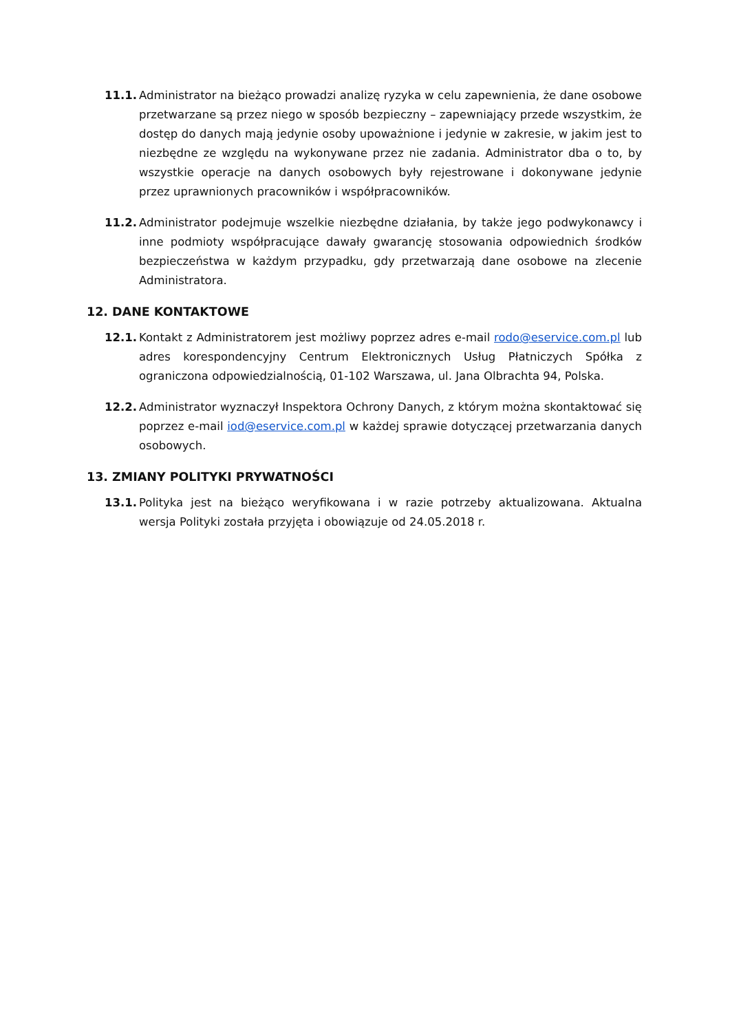11.1. Administrator na bieżąco prowadzi analizę ryzyka w celu zapewnienia, że dane osobowe przetwarzane są przez niego w sposób bezpieczny – zapewniający przede wszystkim, że dostęp do danych mają jedynie osoby upoważnione i jedynie w zakresie, w jakim jest to niezbędne ze względu na wykonywane przez nie zadania. Administrator dba o to, by wszystkie operacje na danych osobowych były rejestrowane i dokonywane jedynie przez uprawnionych pracowników i współpracowników.
11.2. Administrator podejmuje wszelkie niezbędne działania, by także jego podwykonawcy i inne podmioty współpracujące dawały gwarancję stosowania odpowiednich środków bezpieczeństwa w każdym przypadku, gdy przetwarzają dane osobowe na zlecenie Administratora.
12. DANE KONTAKTOWE
12.1. Kontakt z Administratorem jest możliwy poprzez adres e-mail rodo@eservice.com.pl lub adres korespondencyjny Centrum Elektronicznych Usług Płatniczych Spółka z ograniczona odpowiedzialnością, 01-102 Warszawa, ul. Jana Olbrachta 94, Polska.
12.2. Administrator wyznaczył Inspektora Ochrony Danych, z którym można skontaktować się poprzez e-mail iod@eservice.com.pl w każdej sprawie dotyczącej przetwarzania danych osobowych.
13. ZMIANY POLITYKI PRYWATNOŚCI
13.1. Polityka jest na bieżąco weryfikowana i w razie potrzeby aktualizowana. Aktualna wersja Polityki została przyjęta i obowiązuje od 24.05.2018 r.